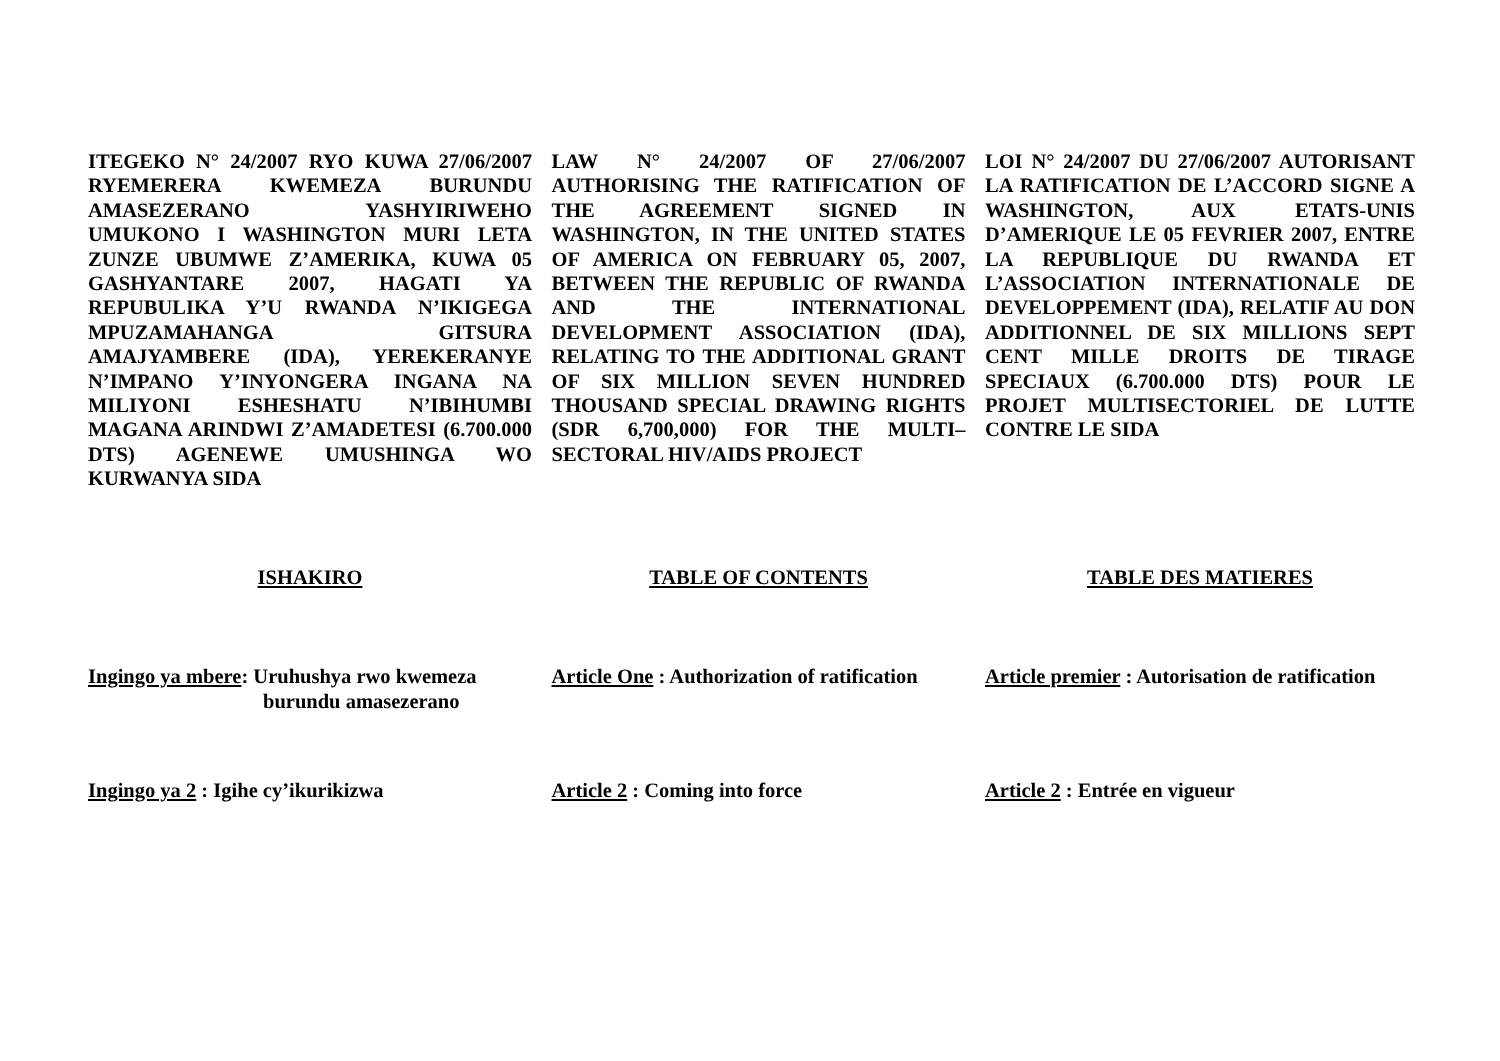ITEGEKO N° 24/2007 RYO KUWA 27/06/2007 RYEMERERA KWEMEZA BURUNDU AMASEZERANO YASHYIRIWEHO UMUKONO I WASHINGTON MURI LETA ZUNZE UBUMWE Z’AMERIKA, KUWA 05 GASHYANTARE 2007, HAGATI YA REPUBULIKA Y’U RWANDA N’IKIGEGA MPUZAMAHANGA GITSURA AMAJYAMBERE (IDA), YEREKERANYE N’IMPANO Y’INYONGERA INGANA NA MILIYONI ESHESHATU N’IBIHUMBI MAGANA ARINDWI Z’AMADETESI (6.700.000 DTS) AGENEWE UMUSHINGA WO KURWANYA SIDA
LAW N° 24/2007 OF 27/06/2007 AUTHORISING THE RATIFICATION OF THE AGREEMENT SIGNED IN WASHINGTON, IN THE UNITED STATES OF AMERICA ON FEBRUARY 05, 2007, BETWEEN THE REPUBLIC OF RWANDA AND THE INTERNATIONAL DEVELOPMENT ASSOCIATION (IDA), RELATING TO THE ADDITIONAL GRANT OF SIX MILLION SEVEN HUNDRED THOUSAND SPECIAL DRAWING RIGHTS (SDR 6,700,000) FOR THE MULTI–SECTORAL HIV/AIDS PROJECT
LOI N° 24/2007 DU 27/06/2007 AUTORISANT LA RATIFICATION DE L’ACCORD SIGNE A WASHINGTON, AUX ETATS-UNIS D’AMERIQUE LE 05 FEVRIER 2007, ENTRE LA REPUBLIQUE DU RWANDA ET L’ASSOCIATION INTERNATIONALE DE DEVELOPPEMENT (IDA), RELATIF AU DON ADDITIONNEL DE SIX MILLIONS SEPT CENT MILLE DROITS DE TIRAGE SPECIAUX (6.700.000 DTS) POUR LE PROJET MULTISECTORIEL DE LUTTE CONTRE LE SIDA
ISHAKIRO TABLE OF CONTENTS TABLE DES MATIERES
Ingingo ya mbere: Uruhushya rwo kwemeza
burundu amasezerano
Article One : Authorization of ratification
Article premier : Autorisation de ratification
Ingingo ya 2 : Igihe cy’ikurikizwa Article 2 : Coming into force Article 2 : Entrée en vigueur